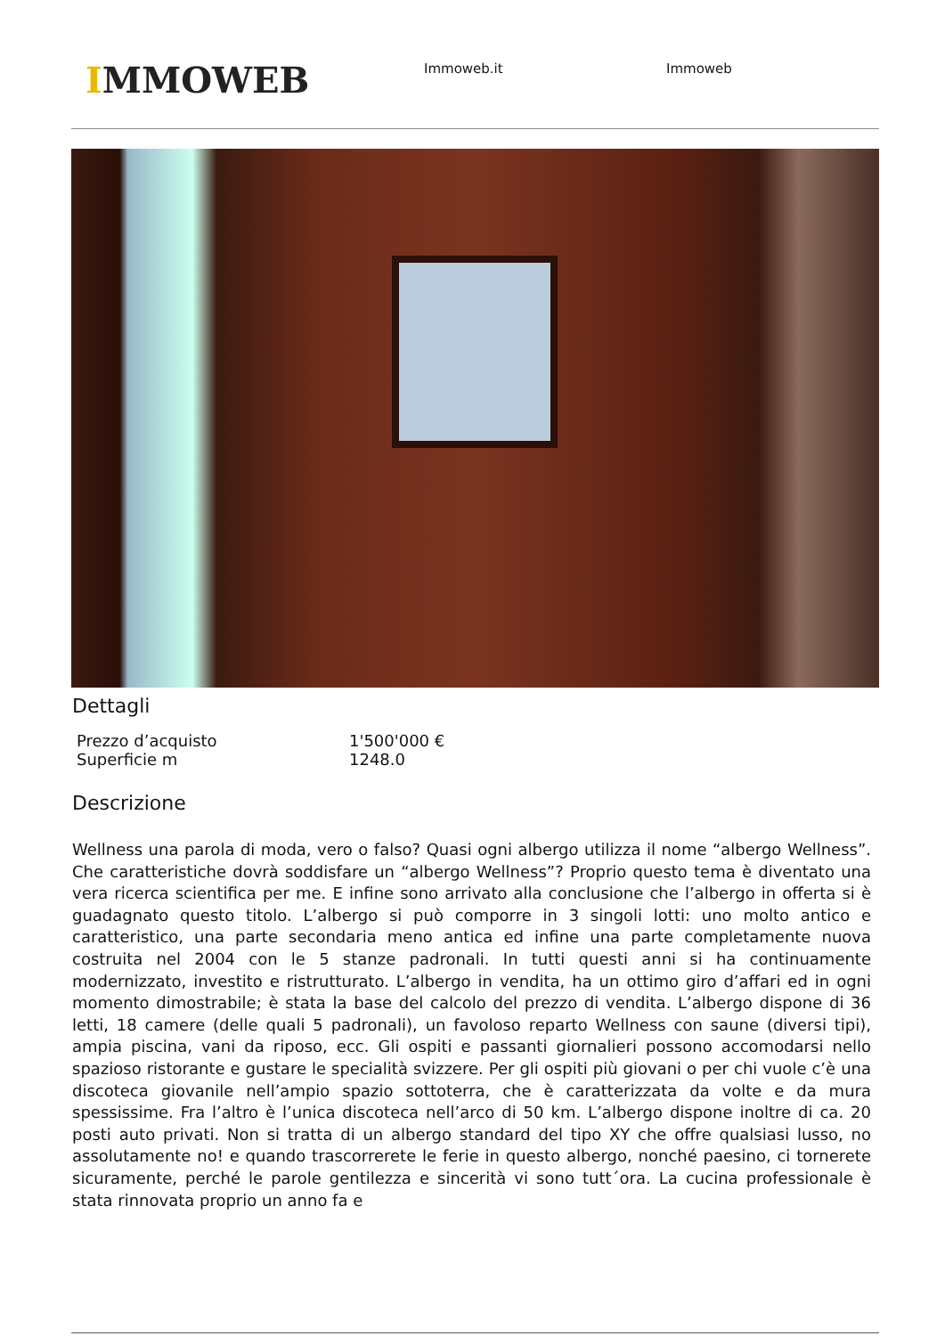IMMOWEB
Immoweb.it Immoweb
Dettagli
| Prezzo d’acquisto | 1'500'000 € |
| Superficie m | 1248.0 |
Descrizione
Wellness una parola di moda, vero o falso? Quasi ogni albergo utilizza il nome “albergo Wellness”. Che caratteristiche dovrà soddisfare un “albergo Wellness”? Proprio questo tema è diventato una vera ricerca scientifica per me. E infine sono arrivato alla conclusione che l’albergo in offerta si è guadagnato questo titolo. L’albergo si può comporre in 3 singoli lotti: uno molto antico e caratteristico, una parte secondaria meno antica ed infine una parte completamente nuova costruita nel 2004 con le 5 stanze padronali. In tutti questi anni si ha continuamente modernizzato, investito e ristrutturato. L’albergo in vendita, ha un ottimo giro d’affari ed in ogni momento dimostrabile; è stata la base del calcolo del prezzo di vendita. L’albergo dispone di 36 letti, 18 camere (delle quali 5 padronali), un favoloso reparto Wellness con saune (diversi tipi), ampia piscina, vani da riposo, ecc. Gli ospiti e passanti giornalieri possono accomodarsi nello spazioso ristorante e gustare le specialità svizzere. Per gli ospiti più giovani o per chi vuole c’è una discoteca giovanile nell’ampio spazio sottoterra, che è caratterizzata da volte e da mura spessissime. Fra l’altro è l’unica discoteca nell’arco di 50 km. L’albergo dispone inoltre di ca. 20 posti auto privati. Non si tratta di un albergo standard del tipo XY che offre qualsiasi lusso, no assolutamente no! e quando trascorrerete le ferie in questo albergo, nonché paesino, ci tornerete sicuramente, perché le parole gentilezza e sincerità vi sono tutt´ora. La cucina professionale è stata rinnovata proprio un anno fa e